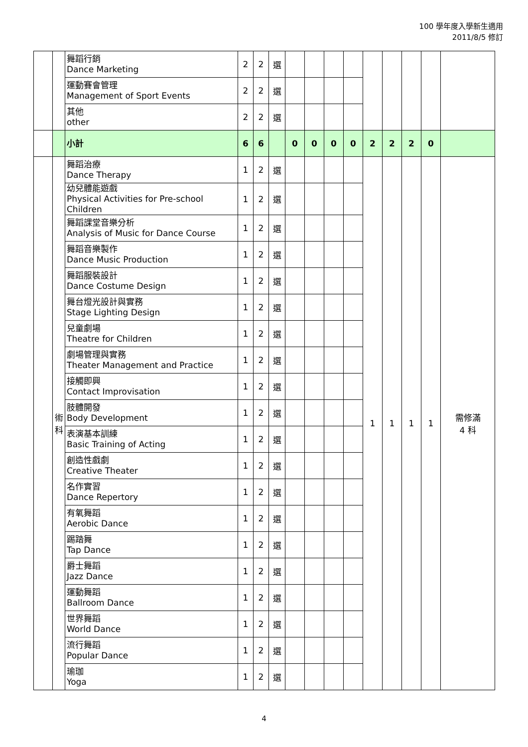100 學年度入學新生適用
2011/8/5 修訂
| | | 舞蹈行銷 Dance Marketing | 2 | 2 | 選 | | | | | | | | | |
| | | 運動賽會管理 Management of Sport Events | 2 | 2 | 選 | | | | | | | | | |
| | | 其他 other | 2 | 2 | 選 | | | | | | | | | |
| | | 小計 | 6 | 6 | | 0 | 0 | 0 | 0 | 2 | 2 | 2 | 0 | |
| | 術 科 | 舞蹈治療 Dance Therapy | 1 | 2 | 選 | | | | | 1 | 1 | 1 | 1 | 需修滿 4 科 |
| | | 幼兒體能遊戲 Physical Activities for Pre-school Children | 1 | 2 | 選 | | | | | | | | | |
| | | 舞蹈課堂音樂分析 Analysis of Music for Dance Course | 1 | 2 | 選 | | | | | | | | | |
| | | 舞蹈音樂製作 Dance Music Production | 1 | 2 | 選 | | | | | | | | | |
| | | 舞蹈服裝設計 Dance Costume Design | 1 | 2 | 選 | | | | | | | | | |
| | | 舞台燈光設計與實務 Stage Lighting Design | 1 | 2 | 選 | | | | | | | | | |
| | | 兒童劇場 Theatre for Children | 1 | 2 | 選 | | | | | | | | | |
| | | 劇場管理與實務 Theater Management and Practice | 1 | 2 | 選 | | | | | | | | | |
| | | 接觸即興 Contact Improvisation | 1 | 2 | 選 | | | | | | | | | |
| | | 肢體開發 Body Development | 1 | 2 | 選 | | | | | | | | | |
| | | 表演基本訓練 Basic Training of Acting | 1 | 2 | 選 | | | | | | | | | |
| | | 創造性戲劇 Creative Theater | 1 | 2 | 選 | | | | | | | | | |
| | | 名作實習 Dance Repertory | 1 | 2 | 選 | | | | | | | | | |
| | | 有氧舞蹈 Aerobic Dance | 1 | 2 | 選 | | | | | | | | | |
| | | 踢踏舞 Tap Dance | 1 | 2 | 選 | | | | | | | | | |
| | | 爵士舞蹈 Jazz Dance | 1 | 2 | 選 | | | | | | | | | |
| | | 運動舞蹈 Ballroom Dance | 1 | 2 | 選 | | | | | | | | | |
| | | 世界舞蹈 World Dance | 1 | 2 | 選 | | | | | | | | | |
| | | 流行舞蹈 Popular Dance | 1 | 2 | 選 | | | | | | | | | |
| | | 瑜珈 Yoga | 1 | 2 | 選 | | | | | | | | | |
4